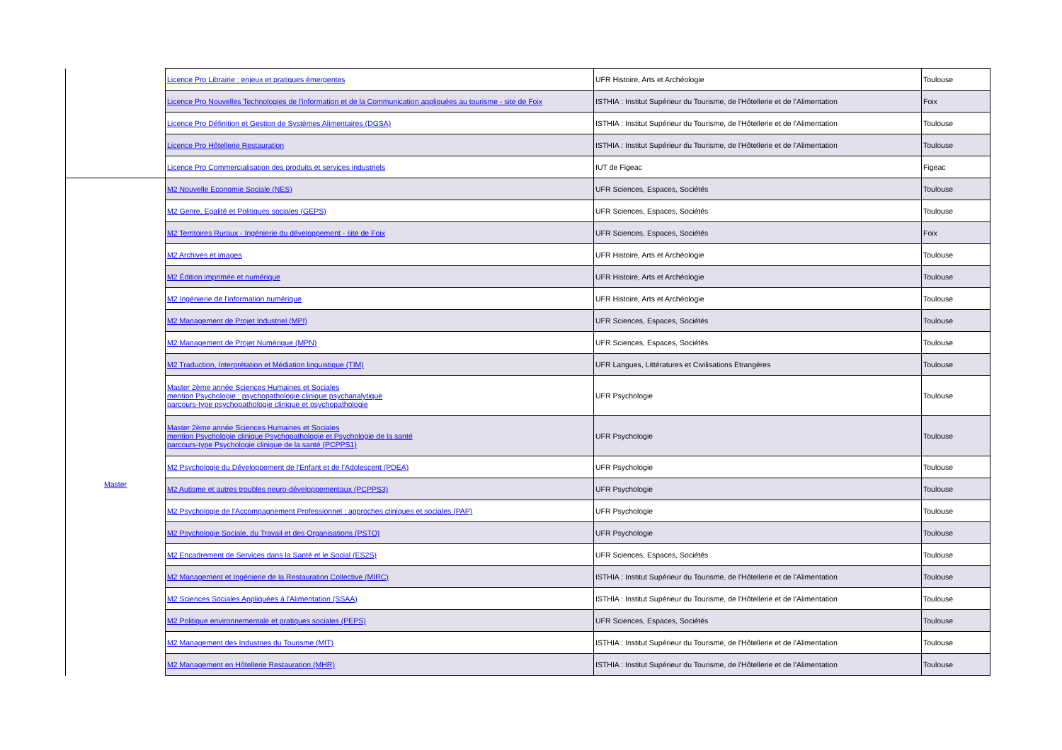| | Licence Pro Librairie : enjeux et pratiques émergentes | UFR Histoire, Arts et Archéologie | Toulouse |
| | Licence Pro Nouvelles Technologies de l'information et de la Communication appliquées au tourisme - site de Foix | ISTHIA : Institut Supérieur du Tourisme, de l'Hôtellerie et de l'Alimentation | Foix |
| | Licence Pro Définition et Gestion de Systèmes Alimentaires (DGSA) | ISTHIA : Institut Supérieur du Tourisme, de l'Hôtellerie et de l'Alimentation | Toulouse |
| | Licence Pro Hôtellerie Restauration | ISTHIA : Institut Supérieur du Tourisme, de l'Hôtellerie et de l'Alimentation | Toulouse |
| | Licence Pro Commercialisation des produits et services industriels | IUT de Figeac | Figeac |
| Master | M2 Nouvelle Economie Sociale (NES) | UFR Sciences, Espaces, Sociétés | Toulouse |
| | M2 Genre, Egalité et Politiques sociales (GEPS) | UFR Sciences, Espaces, Sociétés | Toulouse |
| | M2 Territoires Ruraux - Ingénierie du développement - site de Foix | UFR Sciences, Espaces, Sociétés | Foix |
| | M2 Archives et images | UFR Histoire, Arts et Archéologie | Toulouse |
| | M2 Édition imprimée et numérique | UFR Histoire, Arts et Archéologie | Toulouse |
| | M2 Ingénierie de l'information numérique | UFR Histoire, Arts et Archéologie | Toulouse |
| | M2 Management de Projet Industriel (MPI) | UFR Sciences, Espaces, Sociétés | Toulouse |
| | M2 Management de Projet Numérique (MPN) | UFR Sciences, Espaces, Sociétés | Toulouse |
| | M2 Traduction, Interprétation et Médiation linguistique (TIM) | UFR Langues, Littératures et Civilisations Etrangères | Toulouse |
| | Master 2ème année Sciences Humaines et Sociales mention Psychologie : psychopathologie clinique psychanalytique parcours-type psychopathologie clinique et psychopathologie | UFR Psychologie | Toulouse |
| | Master 2ème année Sciences Humaines et Sociales mention Psychologie clinique Psychopathologie et Psychologie de la santé parcours-type Psychologie clinique de la santé (PCPPS1) | UFR Psychologie | Toulouse |
| | M2 Psychologie du Développement de l'Enfant et de l'Adolescent (PDEA) | UFR Psychologie | Toulouse |
| | M2 Autisme et autres troubles neuro-développementaux (PCPPS3) | UFR Psychologie | Toulouse |
| | M2 Psychologie de l'Accompagnement Professionnel : approches cliniques et sociales (PAP) | UFR Psychologie | Toulouse |
| | M2 Psychologie Sociale, du Travail et des Organisations (PSTO) | UFR Psychologie | Toulouse |
| | M2 Encadrement de Services dans la Santé et le Social (ES2S) | UFR Sciences, Espaces, Sociétés | Toulouse |
| | M2 Management et Ingénierie de la Restauration Collective (MIRC) | ISTHIA : Institut Supérieur du Tourisme, de l'Hôtellerie et de l'Alimentation | Toulouse |
| | M2 Sciences Sociales Appliquées à l'Alimentation (SSAA) | ISTHIA : Institut Supérieur du Tourisme, de l'Hôtellerie et de l'Alimentation | Toulouse |
| | M2 Politique environnementale et pratiques sociales (PEPS) | UFR Sciences, Espaces, Sociétés | Toulouse |
| | M2 Management des Industries du Tourisme (MIT) | ISTHIA : Institut Supérieur du Tourisme, de l'Hôtellerie et de l'Alimentation | Toulouse |
| | M2 Management en Hôtellerie Restauration (MHR) | ISTHIA : Institut Supérieur du Tourisme, de l'Hôtellerie et de l'Alimentation | Toulouse |